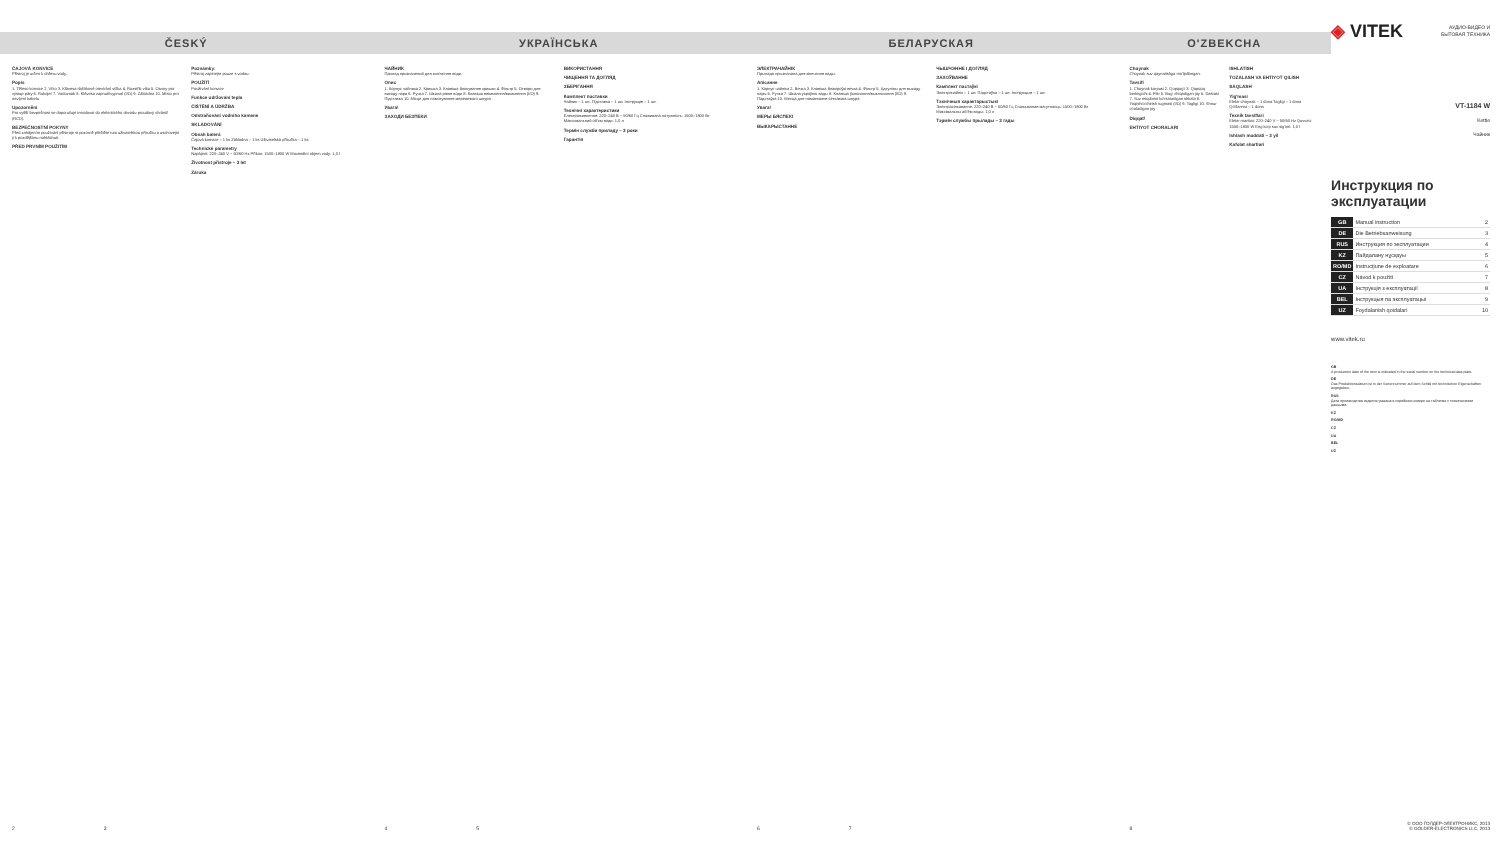ČESKÝ
ČAJOVÁ KONVICE
Přístroj je určen k ohřevu vody.
Popis
1. Těleso konvice 2. Víko 3. Klávesa tlačítkové otevírání víčka 4. Rozstřik víka 5. Otvory pro výstup páry 6. Rukojeť 7. Vodoznak 8. Klávesa zapnutí/vypnutí (I/O) 9. Základna 10. Místo pro navíjení kabelu
Upozornění
Pro vyšší bezpečnost se doporučuje instalovat do elektrického obvodu proudový chránič (RCD).
BEZPEČNOSTNÍ POKYNY
Před zahájením používání přístroje si pozorně přečtěte tuto uživatelskou příručku a uschovejte ji k pozdějšímu nahlédnutí.
PŘED PRVNÍM POUŽITÍM
Poznámky:
Přístroj zapínejte pouze s vodou.
POUŽITÍ
Používání konvice
Funkce udržování tepla
ČIŠTĚNÍ A ÚDRŽBA
Odstraňování vodního kamene
SKLADOVÁNÍ
Obsah balení:
Čajová konvice – 1 ks Základna – 1 ks Uživatelská příručka – 1 ks
Technické parametry
Napájení: 220–240 V ~ 50/60 Hz Příkon: 1500–1800 W Maximální objem vody: 1,0 l
Životnost přístroje – 3 let
Záruka
2 3
УКРАЇНСЬКА
ЧАЙНИК
Прилад призначений для кип'ятіння води.
Опис
1. Корпус чайника 2. Кришка 3. Клавіша блокування кришки 4. Фільтр 5. Отвори для виходу пари 6. Ручка 7. Шкала рівня води 8. Клавіша ввімкнення/вимкнення (I/O) 9. Підставка 10. Місце для намотування мережевого шнура
Увага!
ЗАХОДИ БЕЗПЕКИ
ВИКОРИСТАННЯ
ЧИЩЕННЯ ТА ДОГЛЯД
ЗБЕРІГАННЯ
Комплект поставки
Чайник – 1 шт. Підставка – 1 шт. Інструкція – 1 шт.
Технічні характеристики
Електроживлення: 220–240 В ~ 50/60 Гц Споживана потужність: 1500–1800 Вт Максимальний об'єм води: 1,0 л
Термін служби приладу – 3 роки
Гарантія
4 5
БЕЛАРУСКАЯ
ЭЛЕКТРАЧАЙНІК
Прылада прызначана для кіпячэння вады.
Апісанне
1. Корпус чайніка 2. Вечка 3. Клавіша блакіроўкі вечка 4. Фільтр 5. Адтуліны для выхаду пары 6. Ручка 7. Шкала узроўню вады 8. Клавіша ўключэння/выключэння (I/O) 9. Падстаўка 10. Месца для намотвання сеткавага шнура
Увага!
МЕРЫ БЯСПЕКІ
ВЫКАРЫСТАННЕ
ЧЫШЧЭННЕ І ДОГЛЯД
ЗАХОЎВАННЕ
Камплект пастаўкі
Электрачайнік – 1 шт. Падстаўка – 1 шт. Інструкцыя – 1 шт.
Тэхнічныя характарыстыкі
Электрасілкаванне: 220–240 В ~ 50/60 Гц Спажываная магутнасць: 1500–1800 Вт Максімальны аб'ём вады: 1,0 л
Тэрмін службы прылады – 3 гады
6 7
O'ZBEKCHA
Choynak
Choynak suv qaynatishga mo'ljallangan.
Tavsifi
1. Choynak korpusi 2. Qopqog'i 3. Qopqoq berkitgichi 4. Filtr 5. Bug' chiqadigan joy 6. Dastasi 7. Suv miqdorini ko'rsatadigan shkala 8. Yoqish/o'chirish tugmasi (I/O) 9. Tagligi 10. Shnur o'raladigan joy
Diqqat!
EHTIYOT CHORALARI
ISHLATISH
TOZALASH VA EHTIYOT QILISH
SAQLASH
Yig'masi
Elektr choynak – 1 dona Tagligi – 1 dona Qo'llanma – 1 dona
Texnik tavsiflari
Elektr manbai: 220–240 V ~ 50/60 Hz Quvvati: 1500–1800 W Eng ko'p suv sig'imi: 1,0 l
Ishlash muddati – 3 yil
Kafolat shartlari
8
◈ VITEK
АУДИО-ВИДЕО И
БЫТОВАЯ ТЕХНИКА
VT-1184 W
Kettle
Чайник
Инструкция по эксплуатации
| GB | Manual instruction | 2 |
| DE | Die Betriebsanweisung | 3 |
| RUS | Инструкция по эксплуатации | 4 |
| KZ | Пайдалану нұсқауы | 5 |
| RO/MD | Instrucţiune de exploatare | 6 |
| CZ | Návod k použití | 7 |
| UA | Інструкція з експлуатації | 8 |
| BEL | Інструкцыя па эксплуатацыі | 9 |
| UZ | Foydalanish qoidalari | 10 |
www.vitek.ru
GB
A production date of the item is indicated in the serial number on the technical data plate.
DE
Das Produktionsdatum ist in der Seriennummer auf dem Schild mit technischen Eigenschaften angegeben.
RUS
Дата производства изделия указана в серийном номере на табличке с техническими данными.
KZ
RO/MD
CZ
UA
BEL
UZ
© ООО ГОЛДЕР-ЭЛЕКТРОНИКС, 2013
© GOLDER-ELECTRONICS LLC, 2013